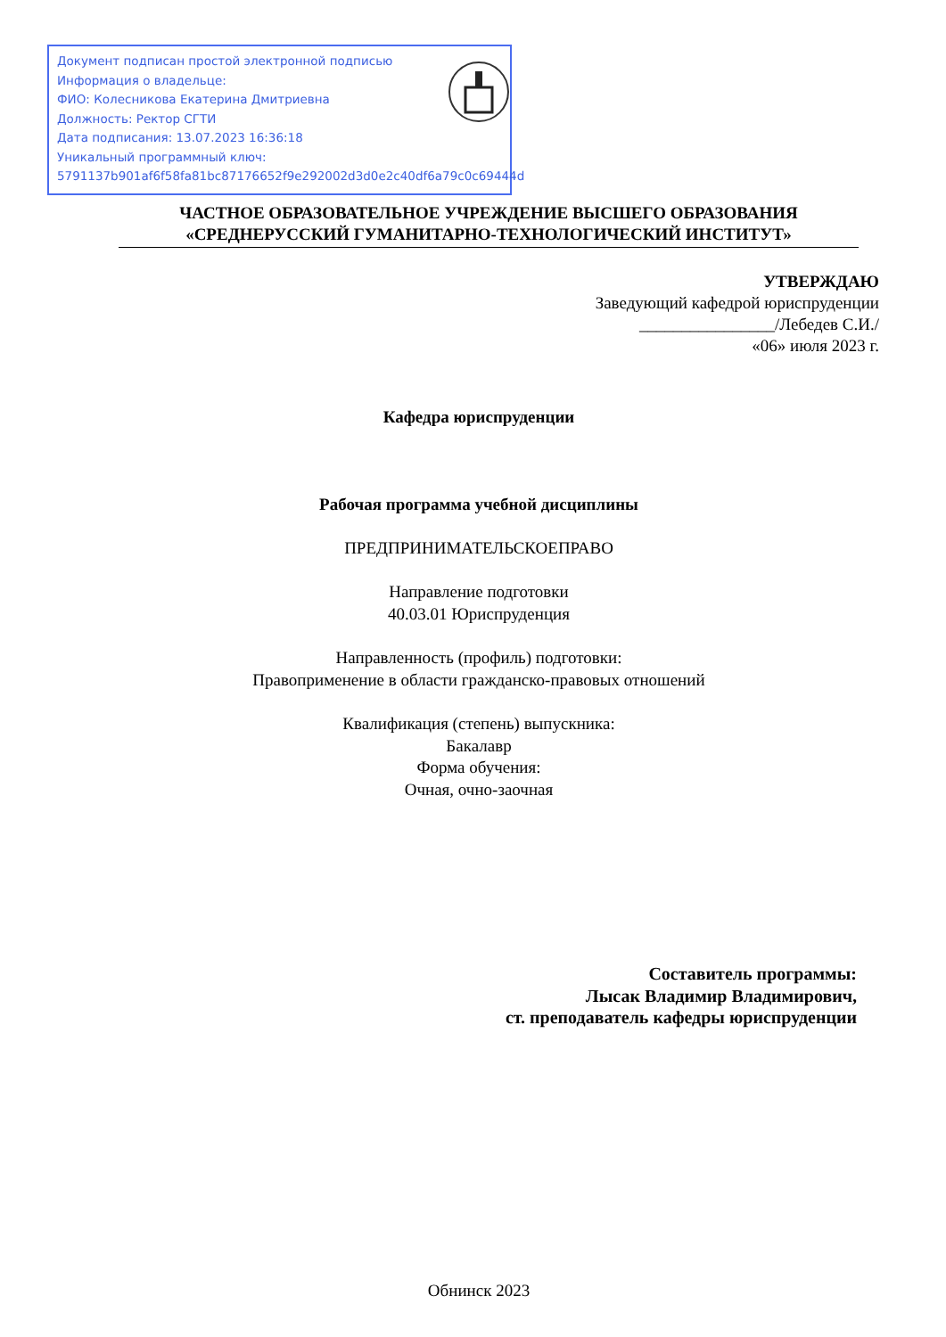Документ подписан простой электронной подписью
Информация о владельце:
ФИО: Колесникова Екатерина Дмитриевна
Должность: Ректор СГТИ
Дата подписания: 13.07.2023 16:36:18
Уникальный программный ключ:
5791137b901af6f58fa81bc87176652f9e292002d3d0e2c40df6a79c0c69444d
ЧАСТНОЕ ОБРАЗОВАТЕЛЬНОЕ УЧРЕЖДЕНИЕ ВЫСШЕГО ОБРАЗОВАНИЯ
«СРЕДНЕРУССКИЙ ГУМАНИТАРНО-ТЕХНОЛОГИЧЕСКИЙ ИНСТИТУТ»
УТВЕРЖДАЮ
Заведующий кафедрой юриспруденции
________________/Лебедев С.И./
«06» июля 2023 г.
Кафедра юриспруденции
Рабочая программа учебной дисциплины
ПРЕДПРИНИМАТЕЛЬСКОЕПРАВО
Направление подготовки
40.03.01 Юриспруденция
Направленность (профиль) подготовки:
Правоприменение в области гражданско-правовых отношений
Квалификация (степень) выпускника:
Бакалавр
Форма обучения:
Очная, очно-заочная
Составитель программы:
Лысак Владимир Владимирович,
ст. преподаватель кафедры юриспруденции
Обнинск 2023